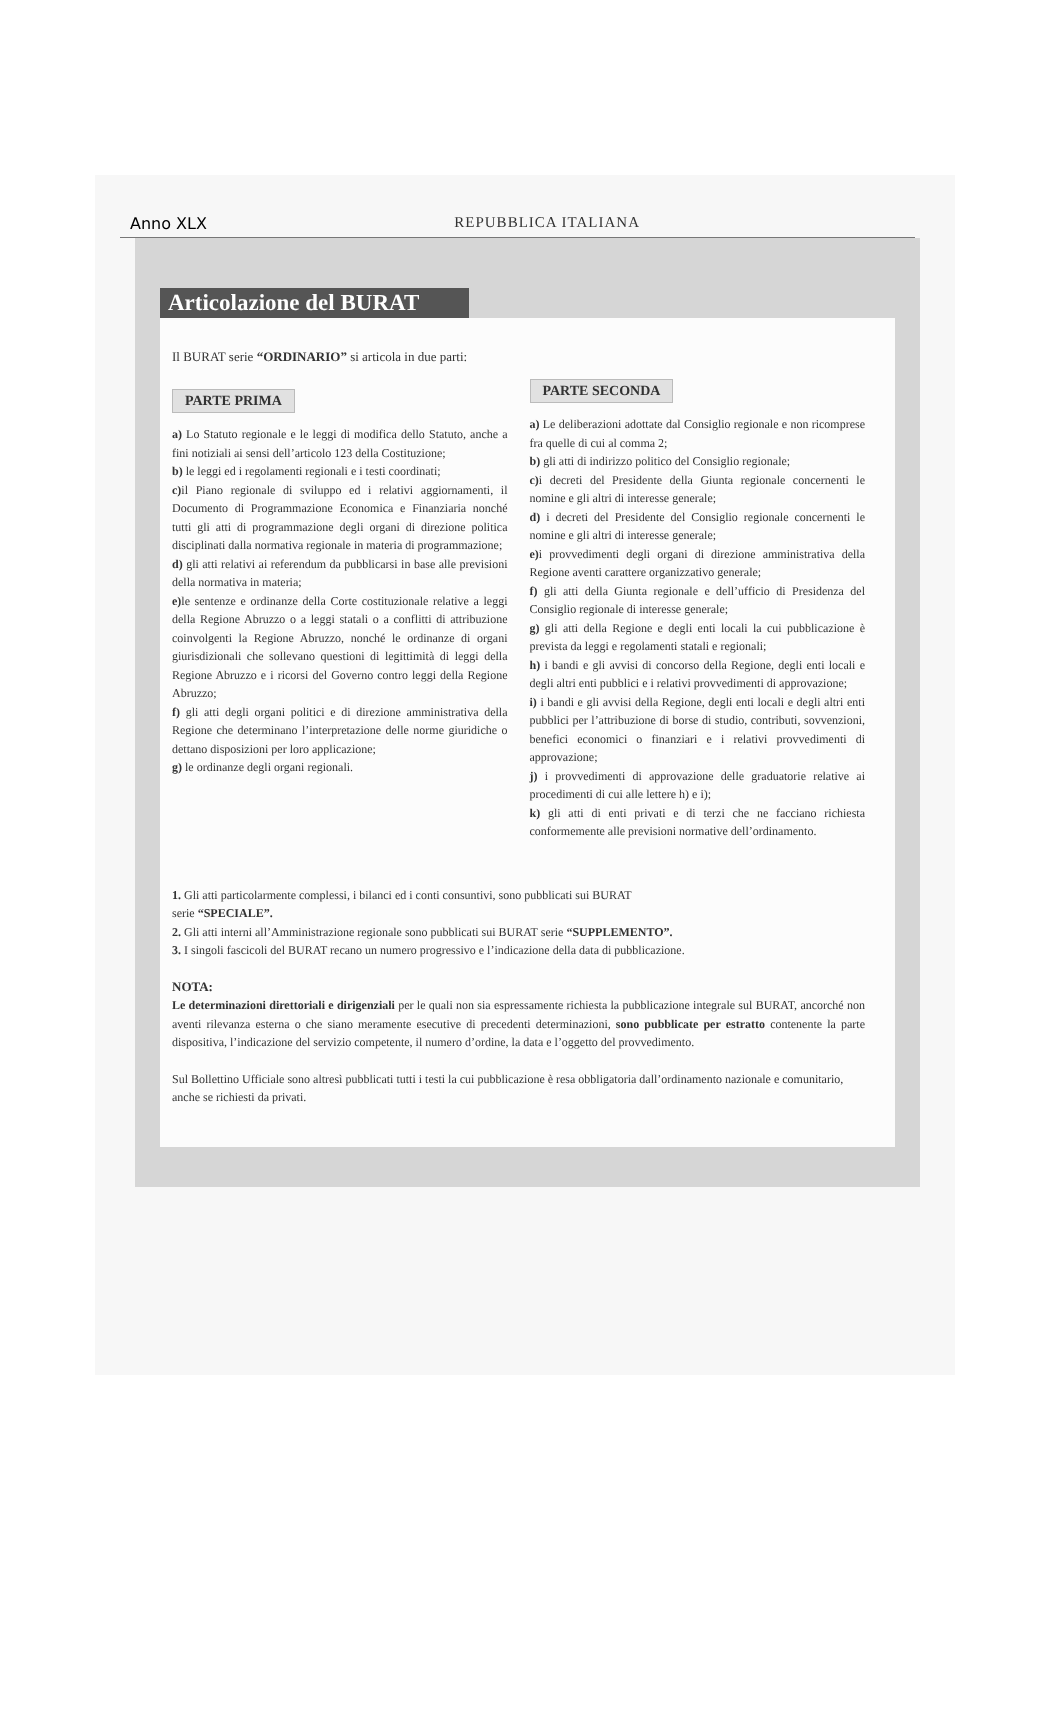Anno XLX REPUBBLICA ITALIANA
Articolazione del BURAT
Il BURAT serie “ORDINARIO” si articola in due parti:
PARTE PRIMA
a) Lo Statuto regionale e le leggi di modifica dello Statuto, anche a fini notiziali ai sensi dell’articolo 123 della Costituzione;
b) le leggi ed i regolamenti regionali e i testi coordinati;
c) il Piano regionale di sviluppo ed i relativi aggiornamenti, il Documento di Programmazione Economica e Finanziaria nonché tutti gli atti di programmazione degli organi di direzione politica disciplinati dalla normativa regionale in materia di programmazione;
d) gli atti relativi ai referendum da pubblicarsi in base alle previsioni della normativa in materia;
e) le sentenze e ordinanze della Corte costituzionale relative a leggi della Regione Abruzzo o a leggi statali o a conflitti di attribuzione coinvolgenti la Regione Abruzzo, nonché le ordinanze di organi giurisdizionali che sollevano questioni di legittimità di leggi della Regione Abruzzo e i ricorsi del Governo contro leggi della Regione Abruzzo;
f) gli atti degli organi politici e di direzione amministrativa della Regione che determinano l’interpretazione delle norme giuridiche o dettano disposizioni per loro applicazione;
g) le ordinanze degli organi regionali.
PARTE SECONDA
a) Le deliberazioni adottate dal Consiglio regionale e non ricomprese fra quelle di cui al comma 2;
b) gli atti di indirizzo politico del Consiglio regionale;
c) i decreti del Presidente della Giunta regionale concernenti le nomine e gli altri di interesse generale;
d) i decreti del Presidente del Consiglio regionale concernenti le nomine e gli altri di interesse generale;
e) i provvedimenti degli organi di direzione amministrativa della Regione aventi carattere organizzativo generale;
f) gli atti della Giunta regionale e dell’ufficio di Presidenza del Consiglio regionale di interesse generale;
g) gli atti della Regione e degli enti locali la cui pubblicazione è prevista da leggi e regolamenti statali e regionali;
h) i bandi e gli avvisi di concorso della Regione, degli enti locali e degli altri enti pubblici e i relativi provvedimenti di approvazione;
i) i bandi e gli avvisi della Regione, degli enti locali e degli altri enti pubblici per l’attribuzione di borse di studio, contributi, sovvenzioni, benefici economici o finanziari e i relativi provvedimenti di approvazione;
j) i provvedimenti di approvazione delle graduatorie relative ai procedimenti di cui alle lettere h) e i);
k) gli atti di enti privati e di terzi che ne facciano richiesta conformemente alle previsioni normative dell’ordinamento.
1. Gli atti particolarmente complessi, i bilanci ed i conti consuntivi, sono pubblicati sui BURAT
serie “SPECIALE”.
2. Gli atti interni all’Amministrazione regionale sono pubblicati sui BURAT serie “SUPPLEMENTO”.
3. I singoli fascicoli del BURAT recano un numero progressivo e l’indicazione della data di pubblicazione.
NOTA:
Le determinazioni direttoriali e dirigenziali per le quali non sia espressamente richiesta la pubblicazione integrale sul BURAT, ancorché non aventi rilevanza esterna o che siano meramente esecutive di precedenti determinazioni, sono pubblicate per estratto contenente la parte dispositiva, l’indicazione del servizio competente, il numero d’ordine, la data e l’oggetto del provvedimento.
Sul Bollettino Ufficiale sono altresì pubblicati tutti i testi la cui pubblicazione è resa obbligatoria dall’ordinamento nazionale e comunitario, anche se richiesti da privati.